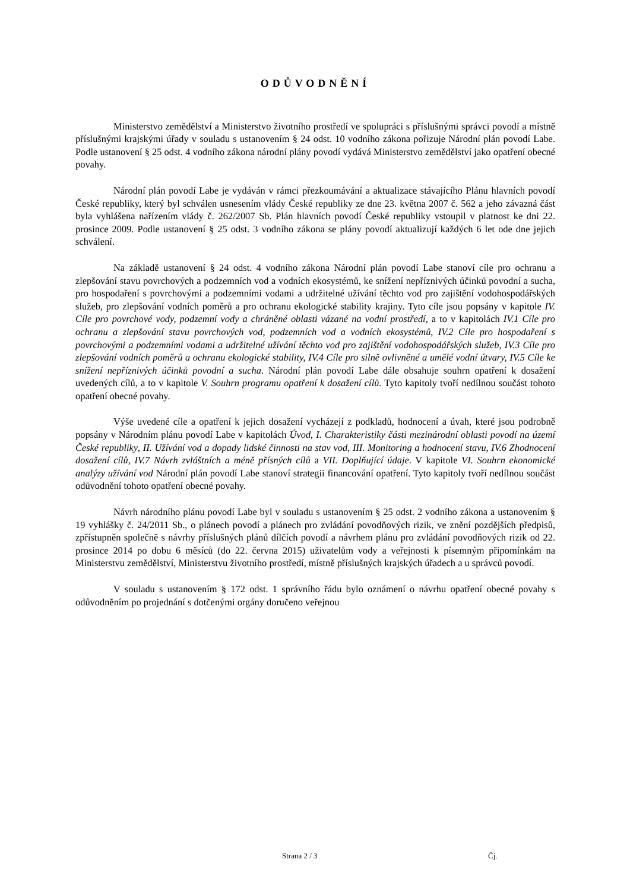ODŮVODNĚNÍ
Ministerstvo zemědělství a Ministerstvo životního prostředí ve spolupráci s příslušnými správci povodí a místně příslušnými krajskými úřady v souladu s ustanovením § 24 odst. 10 vodního zákona pořizuje Národní plán povodí Labe. Podle ustanovení § 25 odst. 4 vodního zákona národní plány povodí vydává Ministerstvo zemědělství jako opatření obecné povahy.
Národní plán povodí Labe je vydáván v rámci přezkoumávání a aktualizace stávajícího Plánu hlavních povodí České republiky, který byl schválen usnesením vlády České republiky ze dne 23. května 2007 č. 562 a jeho závazná část byla vyhlášena nařízením vlády č. 262/2007 Sb. Plán hlavních povodí České republiky vstoupil v platnost ke dni 22. prosince 2009. Podle ustanovení § 25 odst. 3 vodního zákona se plány povodí aktualizují každých 6 let ode dne jejich schválení.
Na základě ustanovení § 24 odst. 4 vodního zákona Národní plán povodí Labe stanoví cíle pro ochranu a zlepšování stavu povrchových a podzemních vod a vodních ekosystémů, ke snížení nepříznivých účinků povodní a sucha, pro hospodaření s povrchovými a podzemními vodami a udržitelné užívání těchto vod pro zajištění vodohospodářských služeb, pro zlepšování vodních poměrů a pro ochranu ekologické stability krajiny. Tyto cíle jsou popsány v kapitole IV. Cíle pro povrchové vody, podzemní vody a chráněné oblasti vázané na vodní prostředí, a to v kapitolách IV.1 Cíle pro ochranu a zlepšování stavu povrchových vod, podzemních vod a vodních ekosystémů, IV.2 Cíle pro hospodaření s povrchovými a podzemními vodami a udržitelné užívání těchto vod pro zajištění vodohospodářských služeb, IV.3 Cíle pro zlepšování vodních poměrů a ochranu ekologické stability, IV.4 Cíle pro silně ovlivněné a umělé vodní útvary, IV.5 Cíle ke snížení nepříznivých účinků povodní a sucha. Národní plán povodí Labe dále obsahuje souhrn opatření k dosažení uvedených cílů, a to v kapitole V. Souhrn programu opatření k dosažení cílů. Tyto kapitoly tvoří nedílnou součást tohoto opatření obecné povahy.
Výše uvedené cíle a opatření k jejich dosažení vycházejí z podkladů, hodnocení a úvah, které jsou podrobně popsány v Národním plánu povodí Labe v kapitolách Úvod, I. Charakteristiky části mezinárodní oblasti povodí na území České republiky, II. Užívání vod a dopady lidské činnosti na stav vod, III. Monitoring a hodnocení stavu, IV.6 Zhodnocení dosažení cílů, IV.7 Návrh zvláštních a méně přísných cílů a VII. Doplňující údaje. V kapitole VI. Souhrn ekonomické analýzy užívání vod Národní plán povodí Labe stanoví strategii financování opatření. Tyto kapitoly tvoří nedílnou součást odůvodnění tohoto opatření obecné povahy.
Návrh národního plánu povodí Labe byl v souladu s ustanovením § 25 odst. 2 vodního zákona a ustanovením § 19 vyhlášky č. 24/2011 Sb., o plánech povodí a plánech pro zvládání povodňových rizik, ve znění pozdějších předpisů, zpřístupněn společně s návrhy příslušných plánů dílčích povodí a návrhem plánu pro zvládání povodňových rizik od 22. prosince 2014 po dobu 6 měsíců (do 22. června 2015) uživatelům vody a veřejnosti k písemným připomínkám na Ministerstvu zemědělství, Ministerstvu životního prostředí, místně příslušných krajských úřadech a u správců povodí.
V souladu s ustanovením § 172 odst. 1 správního řádu bylo oznámení o návrhu opatření obecné povahy s odůvodněním po projednání s dotčenými orgány doručeno veřejnou
Strana 2 / 3 Čj.